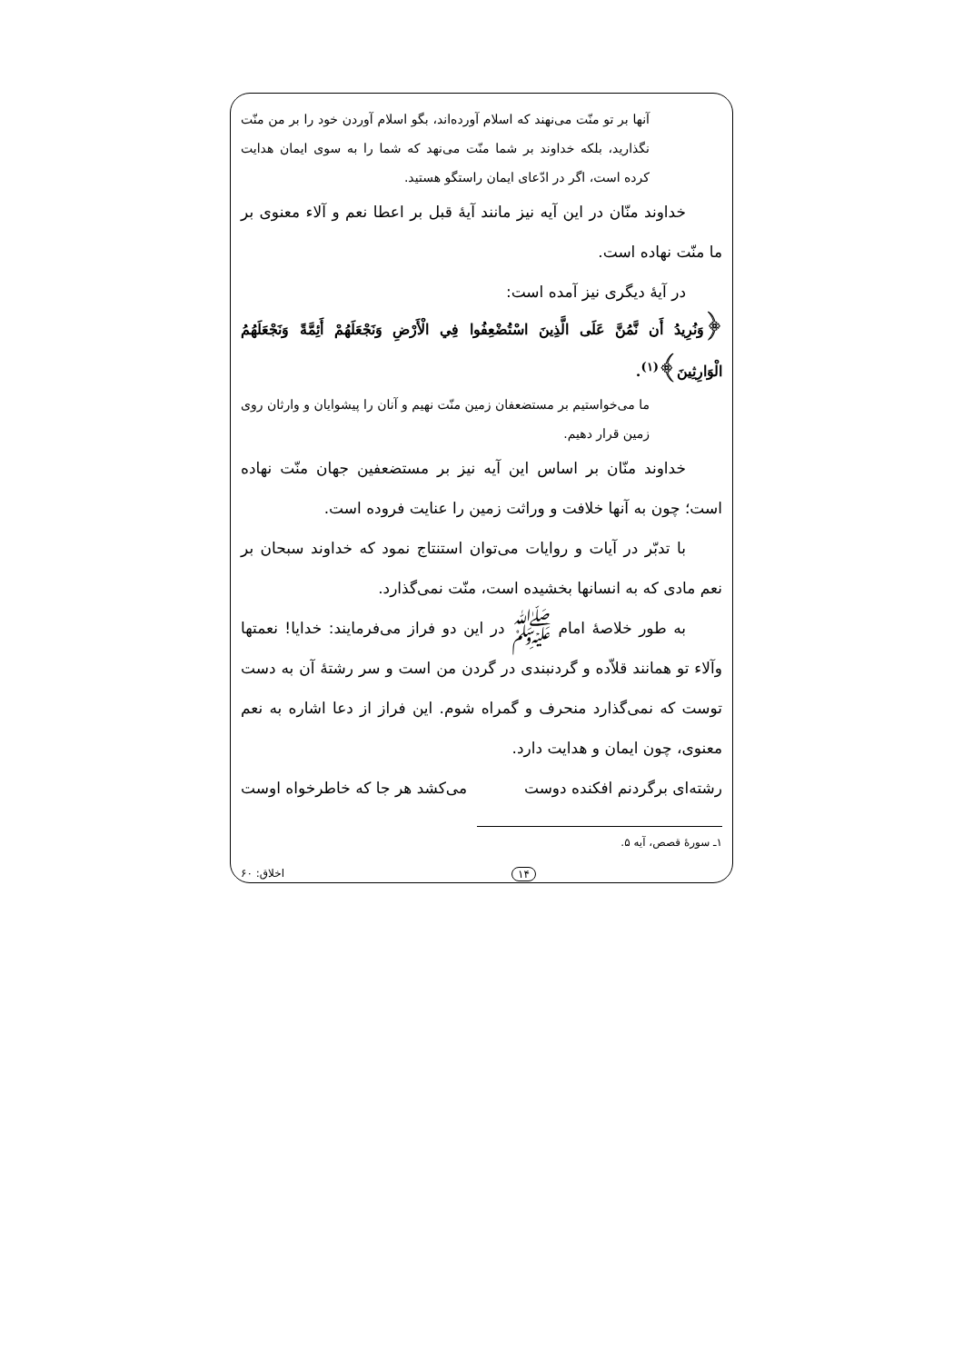آنها بر تو منّت می‌نهند که اسلام آورده‌اند، بگو اسلام آوردن خود را بر من منّت نگذارید، بلکه خداوند بر شما منّت می‌نهد که شما را به سوی ایمان هدایت کرده است، اگر در ادّعای ایمان راستگو هستید.
خداوند منّان در این آیه نیز مانند آیهٔ قبل بر اعطا نعم و آلاء معنوی بر ما منّت نهاده است.
در آیهٔ دیگری نیز آمده است:
﴿وَنُرِيدُ أَن نَّمُنَّ عَلَى الَّذِينَ اسْتُضْعِفُوا فِي الْأَرْضِ وَنَجْعَلَهُمْ أَئِمَّةً وَنَجْعَلَهُمُ الْوَارِثِينَ﴾<sup>(١)</sup>.
ما می‌خواستیم بر مستضعفان زمین منّت نهیم و آنان را پیشوایان و وارثان روی زمین قرار دهیم.
خداوند منّان بر اساس این آیه نیز بر مستضعفین جهان منّت نهاده است؛ چون به آنها خلافت و وراثت زمین را عنایت فروده است.
با تدبّر در آیات و روایات می‌توان استنتاج نمود که خداوند سبحان بر نعم مادی که به انسانها بخشیده است، منّت نمی‌گذارد.
به طور خلاصهٔ امام ﷺ در این دو فراز می‌فرمایند: خدایا! نعمتها وآلاء تو همانند قلاّده و گردنبندی در گردن من است و سر رشتهٔ آن به دست توست که نمی‌گذارد منحرف و گمراه شوم. این فراز از دعا اشاره به نعم معنوی، چون ایمان و هدایت دارد.
رشته‌ای برگردنم افکنده دوست می‌کشد هر جا که خاطرخواه اوست
١ـ سورهٔ قصص، آیه ۵.
اخلاق: ۶۰ ١۴